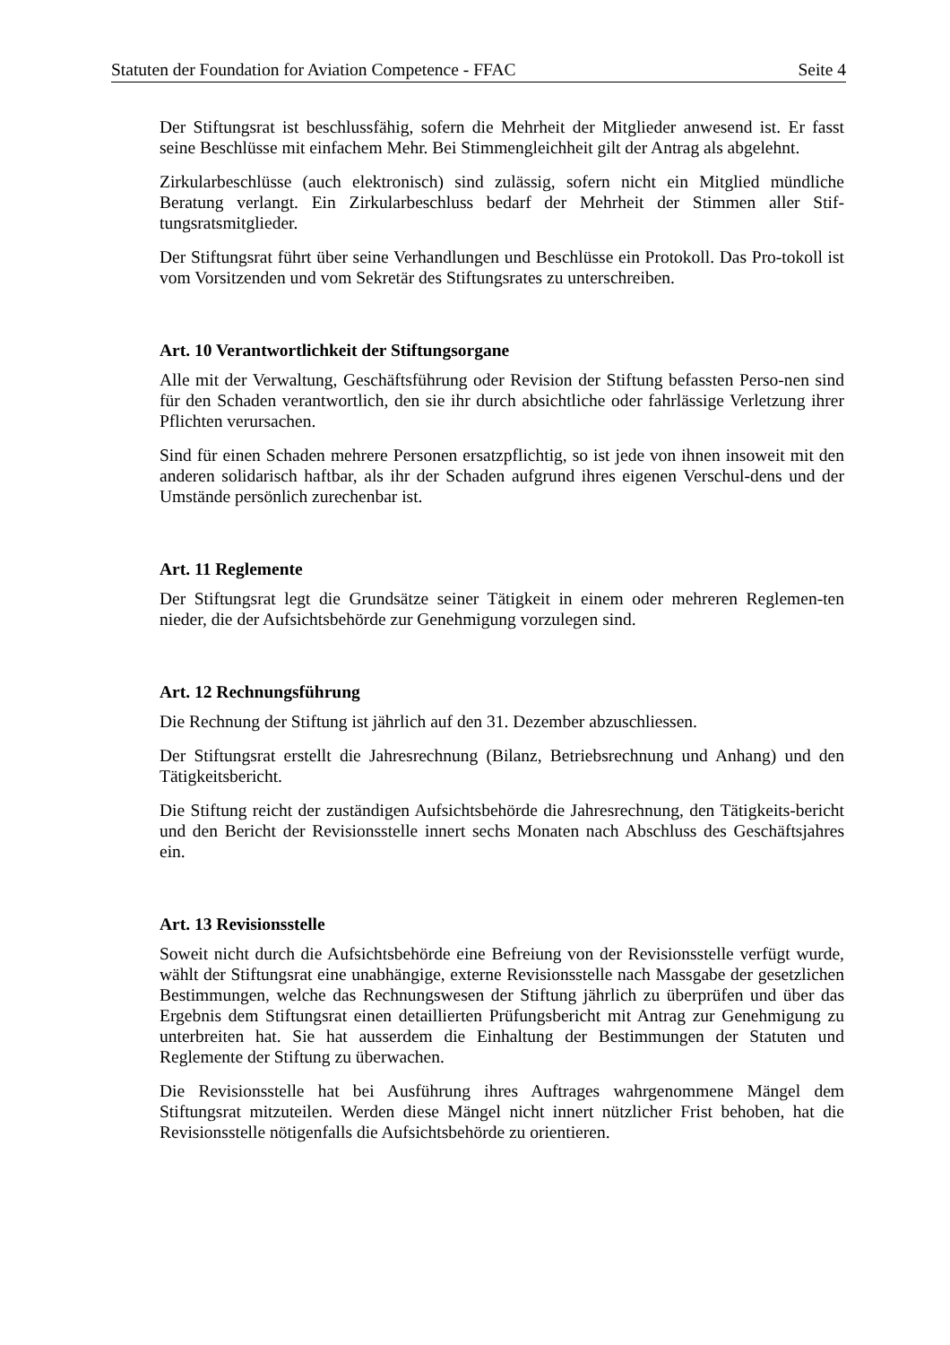Statuten der Foundation for Aviation Competence - FFAC Seite 4
Der Stiftungsrat ist beschlussfähig, sofern die Mehrheit der Mitglieder anwesend ist. Er fasst seine Beschlüsse mit einfachem Mehr. Bei Stimmengleichheit gilt der Antrag als abgelehnt.
Zirkularbeschlüsse (auch elektronisch) sind zulässig, sofern nicht ein Mitglied mündliche Beratung verlangt. Ein Zirkularbeschluss bedarf der Mehrheit der Stimmen aller Stif-tungsratsmitglieder.
Der Stiftungsrat führt über seine Verhandlungen und Beschlüsse ein Protokoll. Das Pro-tokoll ist vom Vorsitzenden und vom Sekretär des Stiftungsrates zu unterschreiben.
Art. 10 Verantwortlichkeit der Stiftungsorgane
Alle mit der Verwaltung, Geschäftsführung oder Revision der Stiftung befassten Perso-nen sind für den Schaden verantwortlich, den sie ihr durch absichtliche oder fahrlässige Verletzung ihrer Pflichten verursachen.
Sind für einen Schaden mehrere Personen ersatzpflichtig, so ist jede von ihnen insoweit mit den anderen solidarisch haftbar, als ihr der Schaden aufgrund ihres eigenen Verschul-dens und der Umstände persönlich zurechenbar ist.
Art. 11 Reglemente
Der Stiftungsrat legt die Grundsätze seiner Tätigkeit in einem oder mehreren Reglemen-ten nieder, die der Aufsichtsbehörde zur Genehmigung vorzulegen sind.
Art. 12 Rechnungsführung
Die Rechnung der Stiftung ist jährlich auf den 31. Dezember abzuschliessen.
Der Stiftungsrat erstellt die Jahresrechnung (Bilanz, Betriebsrechnung und Anhang) und den Tätigkeitsbericht.
Die Stiftung reicht der zuständigen Aufsichtsbehörde die Jahresrechnung, den Tätigkeits-bericht und den Bericht der Revisionsstelle innert sechs Monaten nach Abschluss des Geschäftsjahres ein.
Art. 13 Revisionsstelle
Soweit nicht durch die Aufsichtsbehörde eine Befreiung von der Revisionsstelle verfügt wurde, wählt der Stiftungsrat eine unabhängige, externe Revisionsstelle nach Massgabe der gesetzlichen Bestimmungen, welche das Rechnungswesen der Stiftung jährlich zu überprüfen und über das Ergebnis dem Stiftungsrat einen detaillierten Prüfungsbericht mit Antrag zur Genehmigung zu unterbreiten hat. Sie hat ausserdem die Einhaltung der Bestimmungen der Statuten und Reglemente der Stiftung zu überwachen.
Die Revisionsstelle hat bei Ausführung ihres Auftrages wahrgenommene Mängel dem Stiftungsrat mitzuteilen. Werden diese Mängel nicht innert nützlicher Frist behoben, hat die Revisionsstelle nötigenfalls die Aufsichtsbehörde zu orientieren.